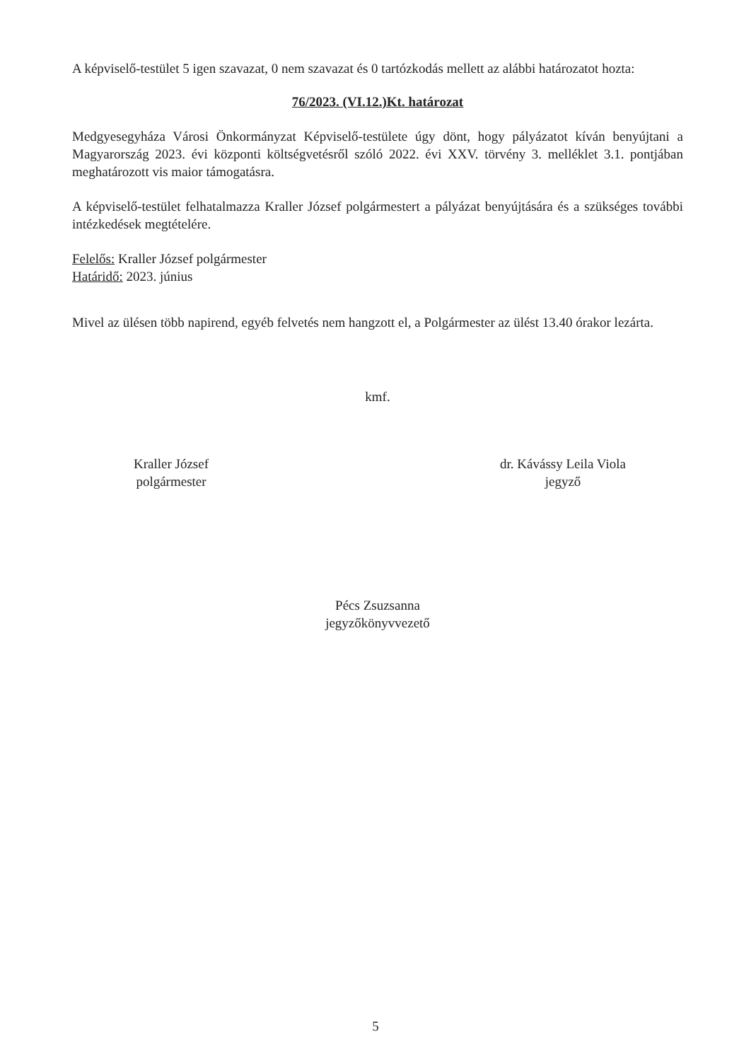A képviselő-testület 5 igen szavazat, 0 nem szavazat és 0 tartózkodás mellett az alábbi határozatot hozta:
76/2023. (VI.12.)Kt. határozat
Medgyesegyháza Városi Önkormányzat Képviselő-testülete úgy dönt, hogy pályázatot kíván benyújtani a Magyarország 2023. évi központi költségvetésről szóló 2022. évi XXV. törvény 3. melléklet 3.1. pontjában meghatározott vis maior támogatásra.
A képviselő-testület felhatalmazza Kraller József polgármestert a pályázat benyújtására és a szükséges további intézkedések megtételére.
Felelős: Kraller József polgármester
Határidő: 2023. június
Mivel az ülésen több napirend, egyéb felvetés nem hangzott el, a Polgármester az ülést 13.40 órakor lezárta.
kmf.
Kraller József
polgármester
dr. Kávássy Leila Viola
jegyző
Pécs Zsuzsanna
jegyzőkönyvvezető
5